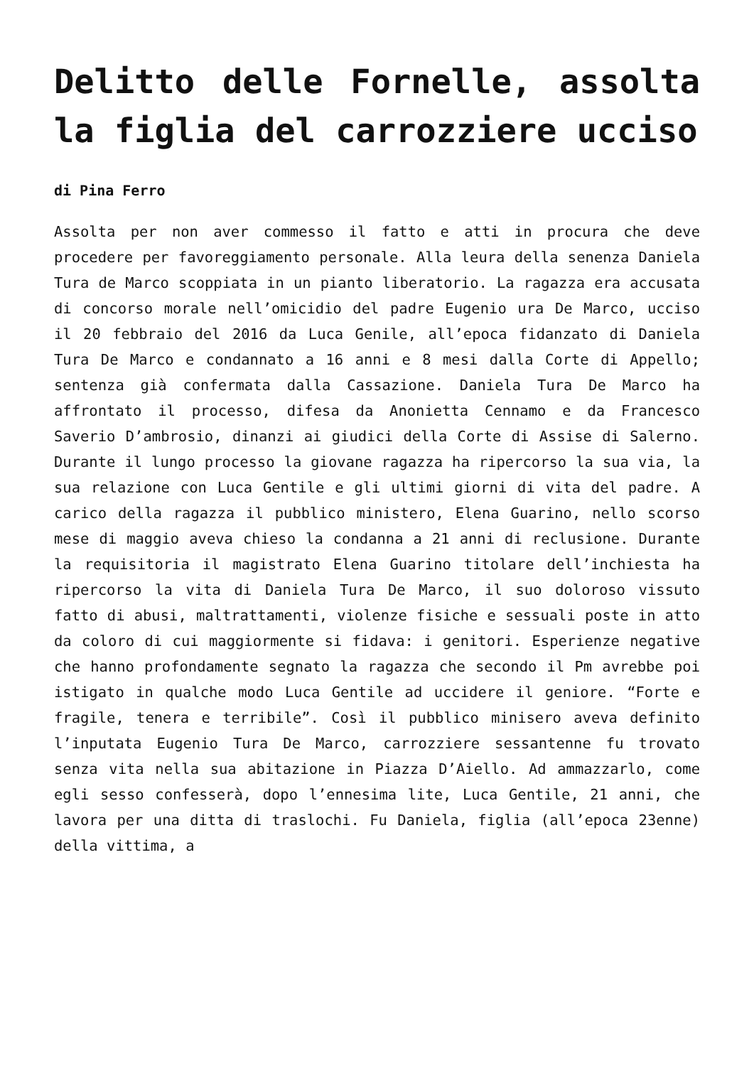Delitto delle Fornelle, assolta la figlia del carrozziere ucciso
di Pina Ferro
Assolta per non aver commesso il fatto e atti in procura che deve procedere per favoreggiamento personale. Alla leura della senenza Daniela Tura de Marco scoppiata in un pianto liberatorio. La ragazza era accusata di concorso morale nell’omicidio del padre Eugenio ura De Marco, ucciso il 20 febbraio del 2016 da Luca Genile, all’epoca fidanzato di Daniela Tura De Marco e condannato a 16 anni e 8 mesi dalla Corte di Appello; sentenza già confermata dalla Cassazione. Daniela Tura De Marco ha affrontato il processo, difesa da Anonietta Cennamo e da Francesco Saverio D’ambrosio, dinanzi ai giudici della Corte di Assise di Salerno. Durante il lungo processo la giovane ragazza ha ripercorso la sua via, la sua relazione con Luca Gentile e gli ultimi giorni di vita del padre. A carico della ragazza il pubblico ministero, Elena Guarino, nello scorso mese di maggio aveva chieso la condanna a 21 anni di reclusione. Durante la requisitoria il magistrato Elena Guarino titolare dell’inchiesta ha ripercorso la vita di Daniela Tura De Marco, il suo doloroso vissuto fatto di abusi, maltrattamenti, violenze fisiche e sessuali poste in atto da coloro di cui maggiormente si fidava: i genitori. Esperienze negative che hanno profondamente segnato la ragazza che secondo il Pm avrebbe poi istigato in qualche modo Luca Gentile ad uccidere il geniore. “Forte e fragile, tenera e terribile”. Così il pubblico minisero aveva definito l’inputata Eugenio Tura De Marco, carrozziere sessantenne fu trovato senza vita nella sua abitazione in Piazza D’Aiello. Ad ammazzarlo, come egli sesso confesserà, dopo l’ennesima lite, Luca Gentile, 21 anni, che lavora per una ditta di traslochi. Fu Daniela, figlia (all’epoca 23enne) della vittima, a